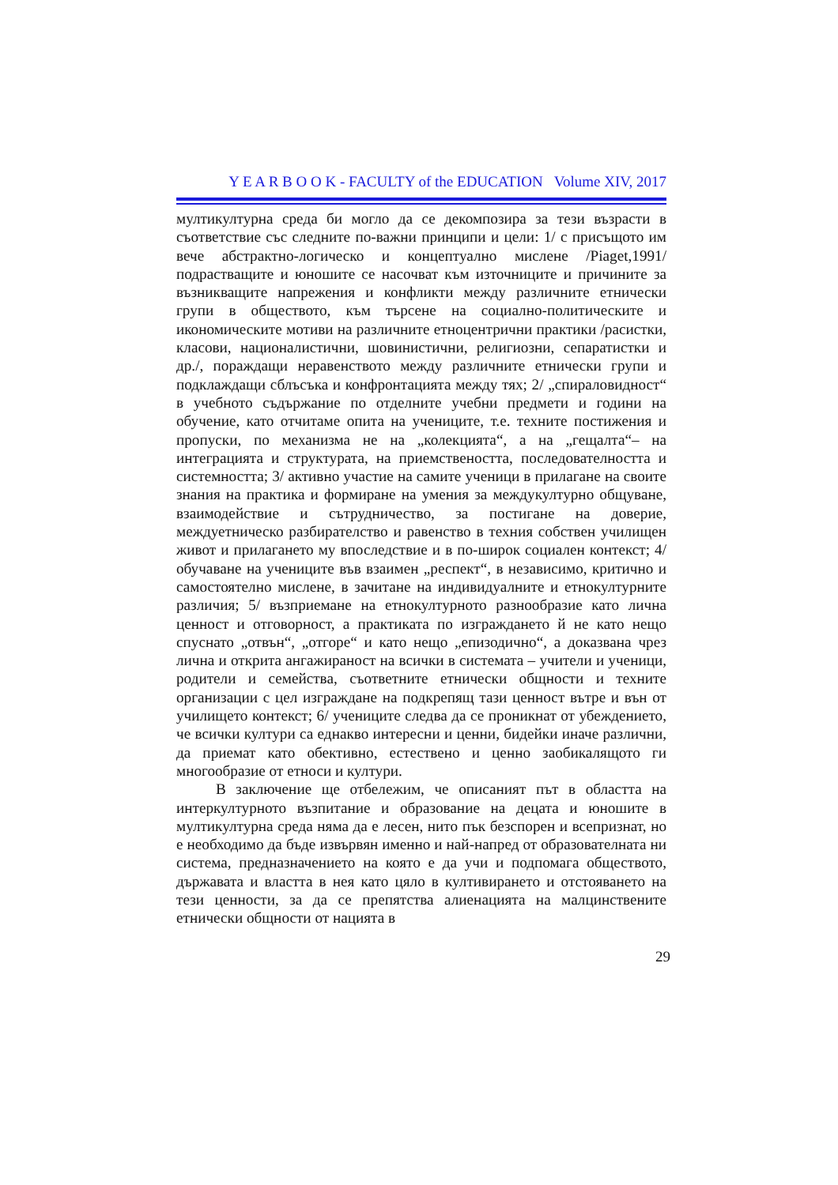Y E A R B O O K - FACULTY of the EDUCATION Volume XIV, 2017
мултикултурна среда би могло да се декомпозира за тези възрасти в съответствие със следните по-важни принципи и цели: 1/ с присъщото им вече абстрактно-логическо и концептуално мислене /Piaget,1991/ подрастващите и юношите се насочват към източниците и причините за възникващите напрежения и конфликти между различните етнически групи в обществото, към търсене на социално-политическите и икономическите мотиви на различните етноцентрични практики /расистки, класови, националистични, шовинистични, религиозни, сепаратистки и др./, пораждащи неравенството между различните етнически групи и подклаждащи сблъсъка и конфронтацията между тях; 2/ „спираловидност“ в учебното съдържание по отделните учебни предмети и години на обучение, като отчитаме опита на учениците, т.е. техните постижения и пропуски, по механизма не на „колекцията“, а на „гещалта“– на интеграцията и структурата, на приемствеността, последователността и системността; 3/ активно участие на самите ученици в прилагане на своите знания на практика и формиране на умения за междукултурно общуване, взаимодействие и сътрудничество, за постигане на доверие, междуетническо разбирателство и равенство в техния собствен училищен живот и прилагането му впоследствие и в по-широк социален контекст; 4/ обучаване на учениците във взаимен „респект“, в независимо, критично и самостоятелно мислене, в зачитане на индивидуалните и етнокултурните различия; 5/ възприемане на етнокултурното разнообразие като лична ценност и отговорност, а практиката по изграждането й не като нещо спуснато „отвън“, „отгоре“ и като нещо „епизодично“, а доказвана чрез лична и открита ангажираност на всички в системата – учители и ученици, родители и семейства, съответните етнически общности и техните организации с цел изграждане на подкрепящ тази ценност вътре и вън от училището контекст; 6/ учениците следва да се проникнат от убеждението, че всички култури са еднакво интересни и ценни, бидейки иначе различни, да приемат като обективно, естествено и ценно заобикалящото ги многообразие от етноси и култури.
В заключение ще отбележим, че описаният път в областта на интеркултурното възпитание и образование на децата и юношите в мултикултурна среда няма да е лесен, нито пък безспорен и всепризнат, но е необходимо да бъде извървян именно и най-напред от образователната ни система, предназначението на която е да учи и подпомага обществото, държавата и властта в нея като цяло в култивирането и отстояването на тези ценности, за да се препятства алиенацията на малцинствените етнически общности от нацията в
29